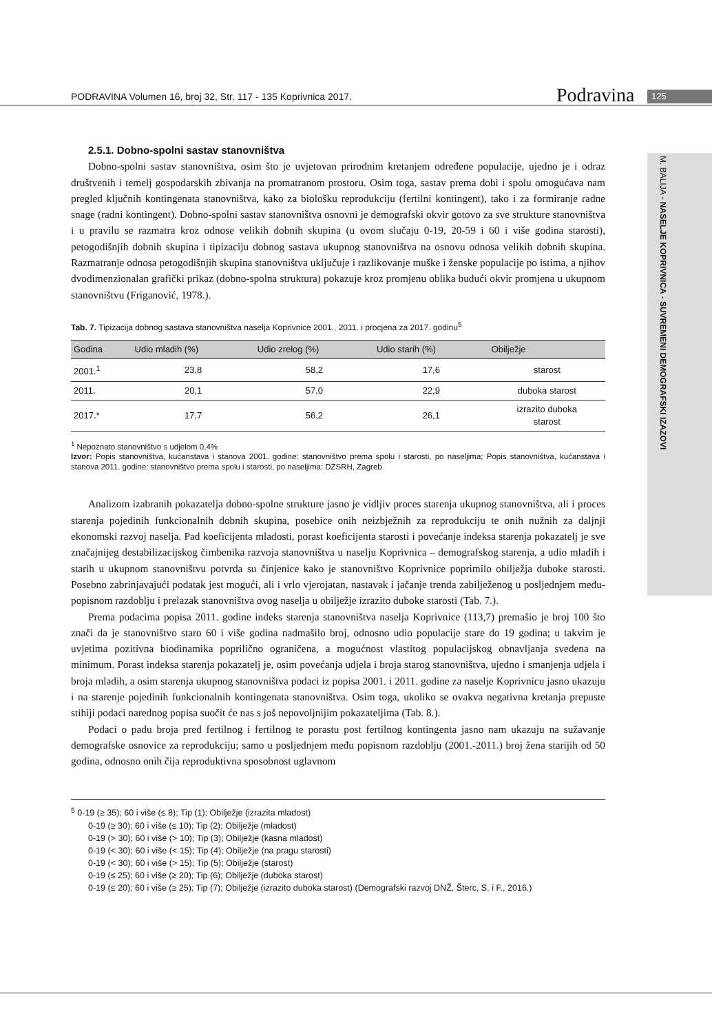PODRAVINA Volumen 16, broj 32, Str. 117 - 135 Koprivnica 2017.
Podravina 125
M. BALIJA - NASELJE KOPRIVNICA - SUVREMENI DEMOGRAFSKI IZAZOVI
2.5.1. Dobno-spolni sastav stanovništva
Dobno-spolni sastav stanovništva, osim što je uvjetovan prirodnim kretanjem određene populacije, ujedno je i odraz društvenih i temelj gospodarskih zbivanja na promatranom prostoru. Osim toga, sastav prema dobi i spolu omogućava nam pregled ključnih kontingenata stanovništva, kako za biološku reprodukciju (fertilni kontingent), tako i za formiranje radne snage (radni kontingent). Dobno-spolni sastav stanovništva osnovni je demografski okvir gotovo za sve strukture stanovništva i u pravilu se razmatra kroz odnose velikih dobnih skupina (u ovom slučaju 0-19, 20-59 i 60 i više godina starosti), petogodišnjih dobnih skupina i tipizaciju dobnog sastava ukupnog stanovništva na osnovu odnosa velikih dobnih skupina. Razmatranje odnosa petogodišnjih skupina stanovništva uključuje i razlikovanje muške i ženske populacije po istima, a njihov dvodimenzionalan grafički prikaz (dobno-spolna struktura) pokazuje kroz promjenu oblika budući okvir promjena u ukupnom stanovništvu (Friganović, 1978.).
Tab. 7. Tipizacija dobnog sastava stanovništva naselja Koprivnice 2001., 2011. i procjena za 2017. godinu<sup>5</sup>
| Godina | Udio mladih (%) | Udio zrelog (%) | Udio starih (%) | Obilježje |
| --- | --- | --- | --- | --- |
| 2001.<sup>1</sup> | 23,8 | 58,2 | 17,6 | starost |
| 2011. | 20,1 | 57,0 | 22,9 | duboka starost |
| 2017.* | 17,7 | 56,2 | 26,1 | izrazito duboka starost |
<sup>1</sup> Nepoznato stanovništvo s udjelom 0,4%
Izvor: Popis stanovništva, kućanstava i stanova 2001. godine: stanovništvo prema spolu i starosti, po naseljima; Popis stanovništva, kućanstava i stanova 2011. godine: stanovništvo prema spolu i starosti, po naseljima: DZSRH, Zagreb
Analizom izabranih pokazatelja dobno-spolne strukture jasno je vidljiv proces starenja ukupnog stanovništva, ali i proces starenja pojedinih funkcionalnih dobnih skupina, posebice onih neizbježnih za reprodukciju te onih nužnih za daljnji ekonomski razvoj naselja. Pad koeficijenta mladosti, porast koeficijenta starosti i povećanje indeksa starenja pokazatelj je sve značajnijeg destabilizacijskog čimbenika razvoja stanovništva u naselju Koprivnica – demografskog starenja, a udio mladih i starih u ukupnom stanovništvu potvrda su činjenice kako je stanovništvo Koprivnice poprimilo obilježja duboke starosti. Posebno zabrinjavajući podatak jest mogući, ali i vrlo vjerojatan, nastavak i jačanje trenda zabilježenog u posljednjem među-popisnom razdoblju i prelazak stanovništva ovog naselja u obilježje izrazito duboke starosti (Tab. 7.).
Prema podacima popisa 2011. godine indeks starenja stanovništva naselja Koprivnice (113,7) premašio je broj 100 što znači da je stanovništvo staro 60 i više godina nadmašilo broj, odnosno udio populacije stare do 19 godina; u takvim je uvjetima pozitivna biodinamika poprilično ograničena, a mogućnost vlastitog populacijskog obnavljanja svedena na minimum. Porast indeksa starenja pokazatelj je, osim povećanja udjela i broja starog stanovništva, ujedno i smanjenja udjela i broja mladih, a osim starenja ukupnog stanovništva podaci iz popisa 2001. i 2011. godine za naselje Koprivnicu jasno ukazuju i na starenje pojedinih funkcionalnih kontingenata stanovništva. Osim toga, ukoliko se ovakva negativna kretanja prepuste stihiji podaci narednog popisa suočit će nas s još nepovoljnijim pokazateljima (Tab. 8.).
Podaci o padu broja pred fertilnog i fertilnog te porastu post fertilnog kontingenta jasno nam ukazuju na sužavanje demografske osnovice za reprodukciju; samo u posljednjem među popisnom razdoblju (2001.-2011.) broj žena starijih od 50 godina, odnosno onih čija reproduktivna sposobnost uglavnom
<sup>5</sup> 0-19 (≥ 35); 60 i više (≤ 8); Tip (1); Obilježje (izrazita mladost)
0-19 (≥ 30); 60 i više (≤ 10); Tip (2); Obilježje (mladost)
0-19 (> 30); 60 i više (> 10); Tip (3); Obilježje (kasna mladost)
0-19 (< 30); 60 i više (< 15); Tip (4); Obilježje (na pragu starosti)
0-19 (< 30); 60 i više (> 15); Tip (5); Obilježje (starost)
0-19 (≤ 25); 60 i više (≥ 20); Tip (6); Obilježje (duboka starost)
0-19 (≤ 20); 60 i više (≥ 25); Tip (7); Obilježje (izrazito duboka starost) (Demografski razvoj DNŽ, Šterc, S. i F., 2016.)